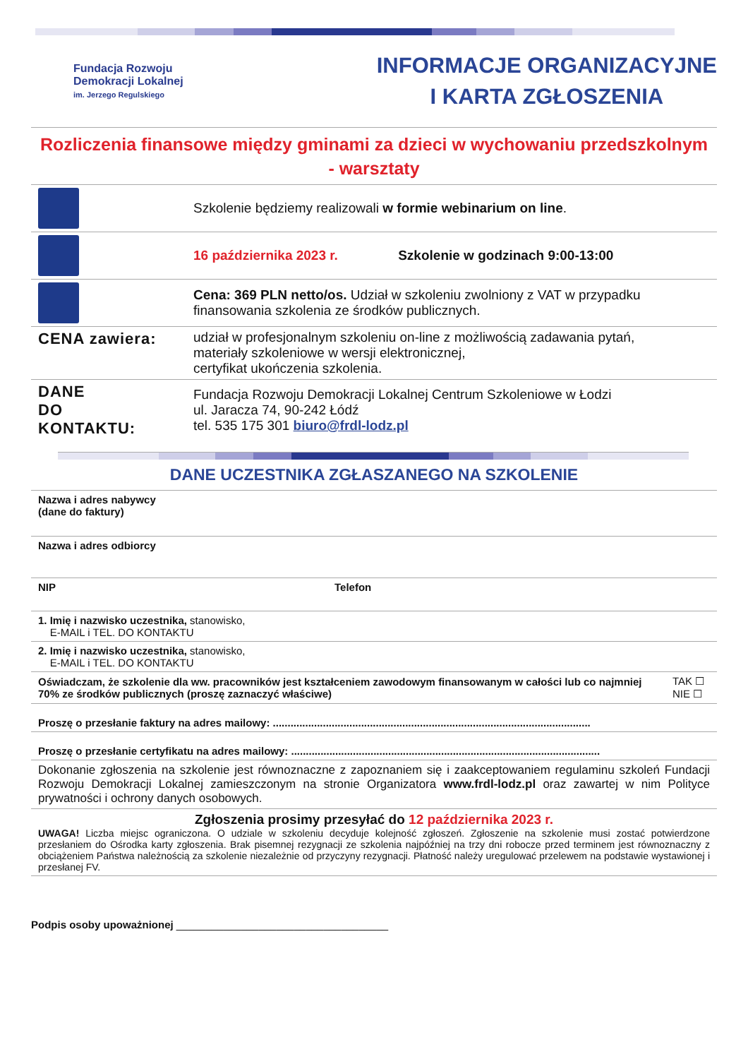Fundacja Rozwoju
Demokracji Lokalnej
im. Jerzego Regulskiego
INFORMACJE ORGANIZACYJNE
I KARTA ZGŁOSZENIA
Rozliczenia finansowe między gminami za dzieci w wychowaniu przedszkolnym
- warsztaty
| | Szkolenie będziemy realizowali w formie webinarium on line . |
| | 16 października 2023 r. Szkolenie w godzinach 9:00-13:00 |
| | Cena: 369 PLN netto/os. Udział w szkoleniu zwolniony z VAT w przypadku finansowania szkolenia ze środków publicznych. |
| CENA zawiera: | udział w profesjonalnym szkoleniu on-line z możliwością zadawania pytań, materiały szkoleniowe w wersji elektronicznej, certyfikat ukończenia szkolenia. |
| DANE DO KONTAKTU: | Fundacja Rozwoju Demokracji Lokalnej Centrum Szkoleniowe w Łodzi ul. Jaracza 74, 90-242 Łódź tel. 535 175 301 biuro@frdl-lodz.pl |
DANE UCZESTNIKA ZGŁASZANEGO NA SZKOLENIE
| Nazwa i adres nabywcy (dane do faktury) | | |
| Nazwa i adres odbiorcy | | |
| NIP | Telefon | |
| 1. Imię i nazwisko uczestnika, stanowisko, E-MAIL i TEL. DO KONTAKTU | | |
| 2. Imię i nazwisko uczestnika, stanowisko, E-MAIL i TEL. DO KONTAKTU | | |
| Oświadczam, że szkolenie dla ww. pracowników jest kształceniem zawodowym finansowanym w całości lub co najmniej 70% ze środków publicznych (proszę zaznaczyć właściwe) | | TAK ☐ NIE ☐ |
| Proszę o przesłanie faktury na adres mailowy: ............................................................................................................ | | |
| Proszę o przesłanie certyfikatu na adres mailowy: ......................................................................................................... | | |
| Dokonanie zgłoszenia na szkolenie jest równoznaczne z zapoznaniem się i zaakceptowaniem regulaminu szkoleń Fundacji Rozwoju Demokracji Lokalnej zamieszczonym na stronie Organizatora www.frdl-lodz.pl oraz zawartej w nim Polityce prywatności i ochrony danych osobowych. | | |
| Zgłoszenia prosimy przesyłać do 12 października 2023 r. UWAGA! Liczba miejsc ograniczona. O udziale w szkoleniu decyduje kolejność zgłoszeń. Zgłoszenie na szkolenie musi zostać potwierdzone przesłaniem do Ośrodka karty zgłoszenia. Brak pisemnej rezygnacji ze szkolenia najpóźniej na trzy dni robocze przed terminem jest równoznaczny z obciążeniem Państwa należnością za szkolenie niezależnie od przyczyny rezygnacji. Płatność należy uregulować przelewem na podstawie wystawionej i przesłanej FV. | | |
Podpis osoby upoważnionej ____________________________________